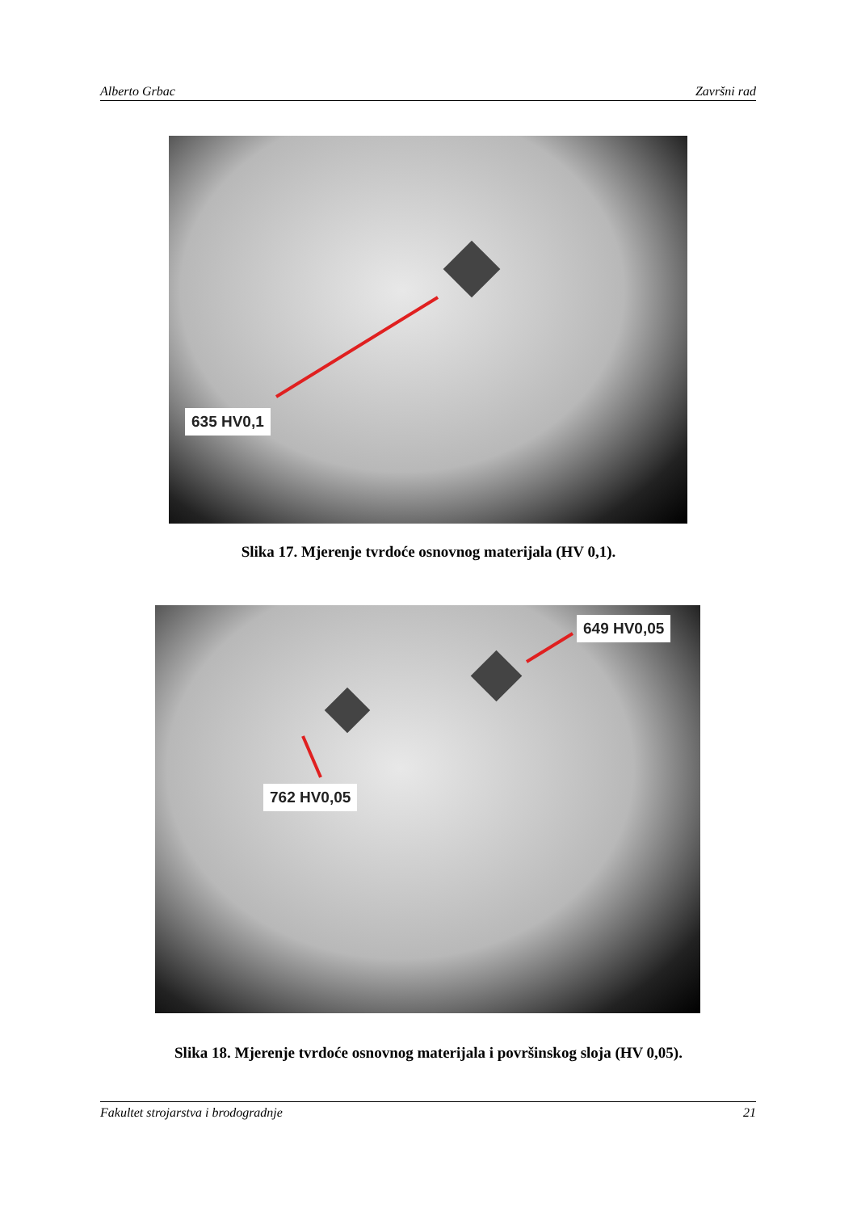Alberto Grbac Završni rad
635 HV0,1
Slika 17. Mjerenje tvrdoće osnovnog materijala (HV 0,1).
762 HV0,05
649 HV0,05
Slika 18. Mjerenje tvrdoće osnovnog materijala i površinskog sloja (HV 0,05).
Fakultet strojarstva i brodogradnje 21